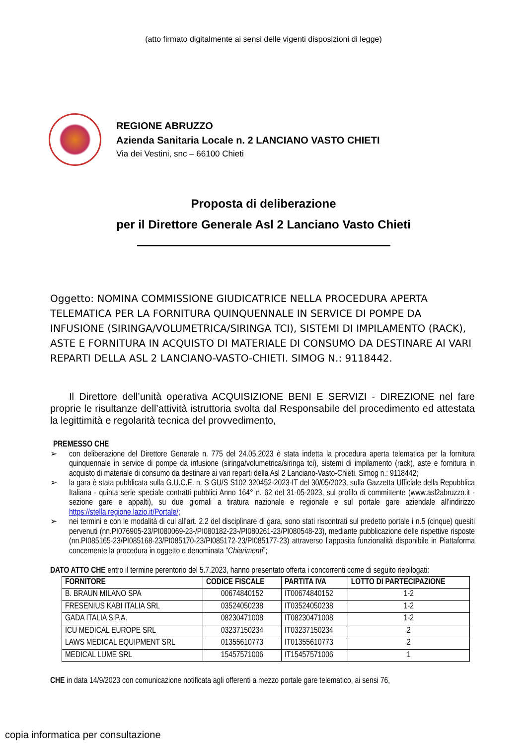(atto firmato digitalmente ai sensi delle vigenti disposizioni di legge)
REGIONE ABRUZZO
Azienda Sanitaria Locale n. 2 LANCIANO VASTO CHIETI
Via dei Vestini, snc – 66100 Chieti
Proposta di deliberazione
per il Direttore Generale Asl 2 Lanciano Vasto Chieti
Oggetto: NOMINA COMMISSIONE GIUDICATRICE NELLA PROCEDURA APERTA TELEMATICA PER LA FORNITURA QUINQUENNALE IN SERVICE DI POMPE DA INFUSIONE (SIRINGA/VOLUMETRICA/SIRINGA TCI), SISTEMI DI IMPILAMENTO (RACK), ASTE E FORNITURA IN ACQUISTO DI MATERIALE DI CONSUMO DA DESTINARE AI VARI REPARTI DELLA ASL 2 LANCIANO-VASTO-CHIETI. SIMOG N.: 9118442.
Il Direttore dell’unità operativa ACQUISIZIONE BENI E SERVIZI - DIREZIONE nel fare proprie le risultanze dell’attività istruttoria svolta dal Responsabile del procedimento ed attestata la legittimità e regolarità tecnica del provvedimento,
PREMESSO CHE
➢ con deliberazione del Direttore Generale n. 775 del 24.05.2023 è stata indetta la procedura aperta telematica per la fornitura quinquennale in service di pompe da infusione (siringa/volumetrica/siringa tci), sistemi di impilamento (rack), aste e fornitura in acquisto di materiale di consumo da destinare ai vari reparti della Asl 2 Lanciano-Vasto-Chieti. Simog n.: 9118442;
➢ la gara è stata pubblicata sulla G.U.C.E. n. S GU/S S102 320452-2023-IT del 30/05/2023, sulla Gazzetta Ufficiale della Repubblica Italiana - quinta serie speciale contratti pubblici Anno 164° n. 62 del 31-05-2023, sul profilo di committente (www.asl2abruzzo.it - sezione gare e appalti), su due giornali a tiratura nazionale e regionale e sul portale gare aziendale all’indirizzo https://stella.regione.lazio.it/Portale/;
➢ nei termini e con le modalità di cui all’art. 2.2 del disciplinare di gara, sono stati riscontrati sul predetto portale i n.5 (cinque) quesiti pervenuti (nn.PI076905-23/PI080069-23-/PI080182-23-/PI080261-23/PI080548-23), mediante pubblicazione delle rispettive risposte (nn.PI085165-23/PI085168-23/PI085170-23/PI085172-23/PI085177-23) attraverso l’apposita funzionalità disponibile in Piattaforma concernente la procedura in oggetto e denominata “Chiarimenti”;
DATO ATTO CHE entro il termine perentorio del 5.7.2023, hanno presentato offerta i concorrenti come di seguito riepilogati:
| FORNITORE | CODICE FISCALE | PARTITA IVA | LOTTO DI PARTECIPAZIONE |
| --- | --- | --- | --- |
| B. BRAUN MILANO SPA | 00674840152 | IT00674840152 | 1-2 |
| FRESENIUS KABI ITALIA SRL | 03524050238 | IT03524050238 | 1-2 |
| GADA ITALIA S.P.A. | 08230471008 | IT08230471008 | 1-2 |
| ICU MEDICAL EUROPE SRL | 03237150234 | IT03237150234 | 2 |
| LAWS MEDICAL EQUIPMENT SRL | 01355610773 | IT01355610773 | 2 |
| MEDICAL LUME SRL | 15457571006 | IT15457571006 | 1 |
CHE in data 14/9/2023 con comunicazione notificata agli offerenti a mezzo portale gare telematico, ai sensi 76,
copia informatica per consultazione